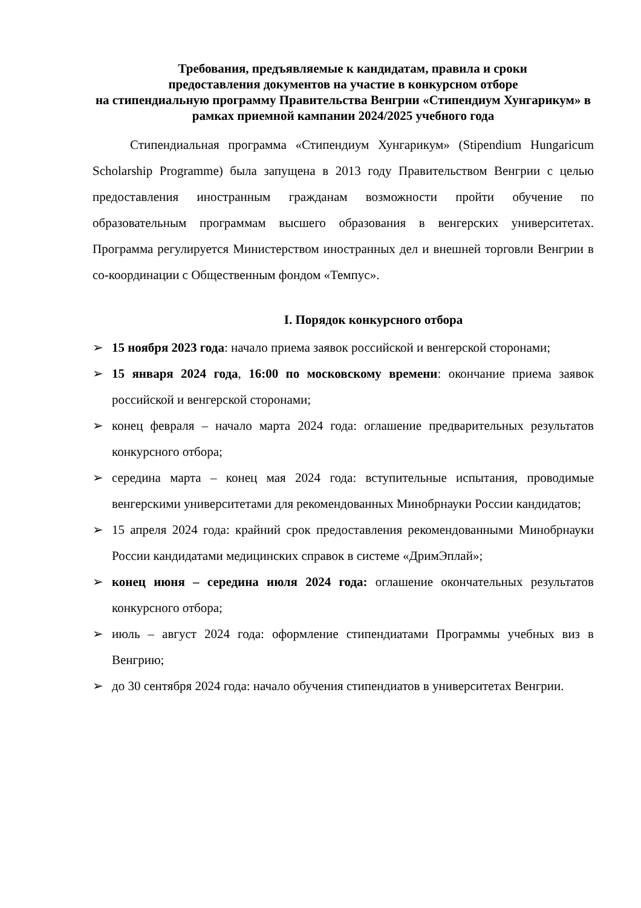Требования, предъявляемые к кандидатам, правила и сроки
предоставления документов на участие в конкурсном отборе
на стипендиальную программу Правительства Венгрии «Стипендиум Хунгарикум» в рамках приемной кампании 2024/2025 учебного года
Стипендиальная программа «Стипендиум Хунгарикум» (Stipendium Hungaricum Scholarship Programme) была запущена в 2013 году Правительством Венгрии с целью предоставления иностранным гражданам возможности пройти обучение по образовательным программам высшего образования в венгерских университетах. Программа регулируется Министерством иностранных дел и внешней торговли Венгрии в со-координации с Общественным фондом «Темпус».
I. Порядок конкурсного отбора
➢ 15 ноября 2023 года: начало приема заявок российской и венгерской сторонами;
➢ 15 января 2024 года, 16:00 по московскому времени: окончание приема заявок российской и венгерской сторонами;
➢ конец февраля – начало марта 2024 года: оглашение предварительных результатов конкурсного отбора;
➢ середина марта – конец мая 2024 года: вступительные испытания, проводимые венгерскими университетами для рекомендованных Минобрнауки России кандидатов;
➢ 15 апреля 2024 года: крайний срок предоставления рекомендованными Минобрнауки России кандидатами медицинских справок в системе «ДримЭплай»;
➢ конец июня – середина июля 2024 года: оглашение окончательных результатов конкурсного отбора;
➢ июль – август 2024 года: оформление стипендиатами Программы учебных виз в Венгрию;
➢ до 30 сентября 2024 года: начало обучения стипендиатов в университетах Венгрии.